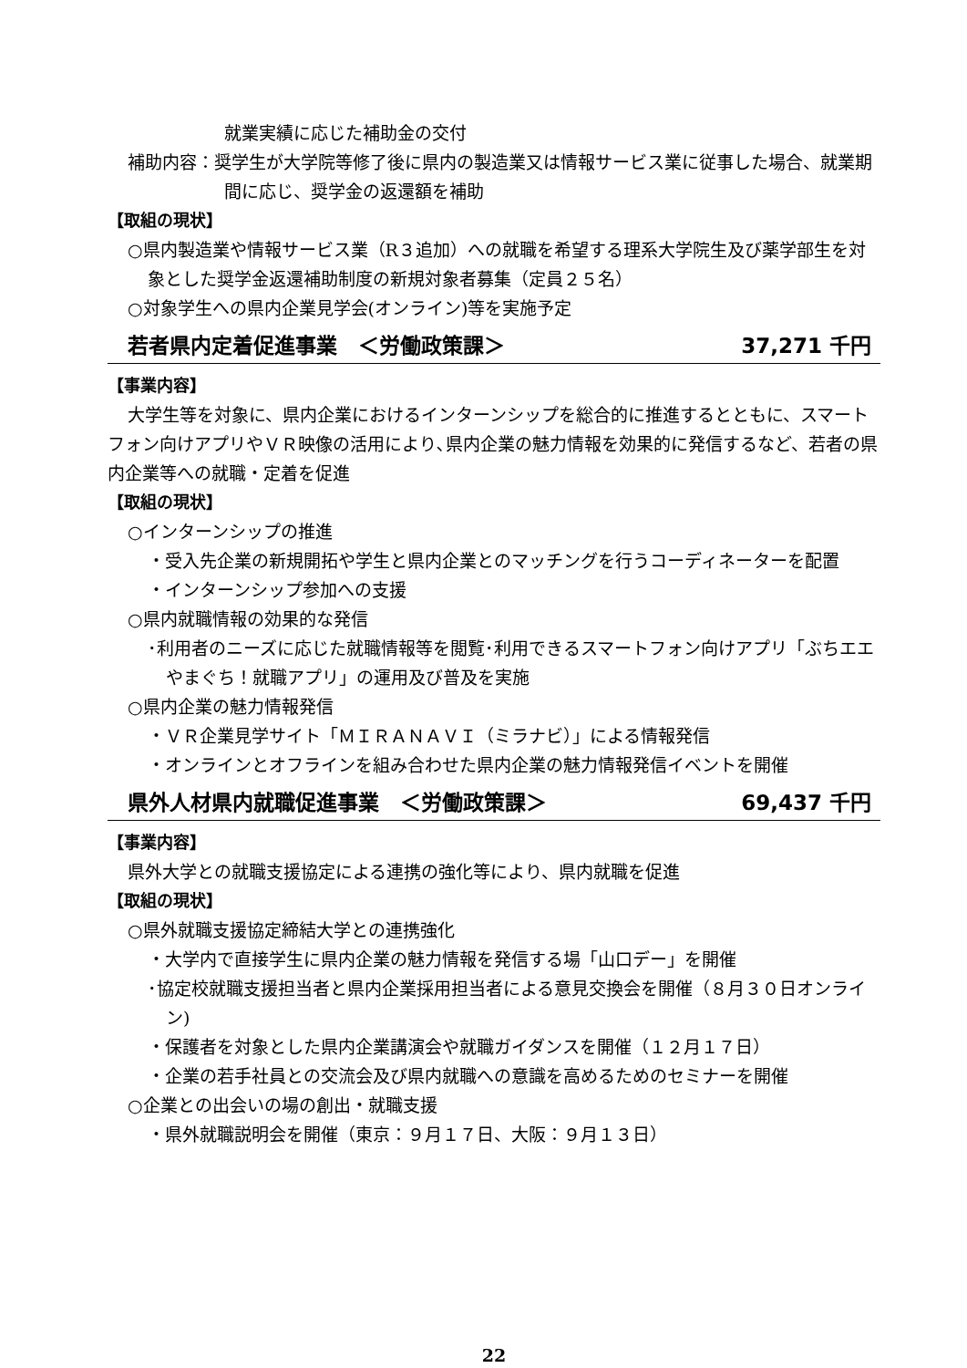就業実績に応じた補助金の交付
補助内容：奨学生が大学院等修了後に県内の製造業又は情報サービス業に従事した場合、就業期間に応じ、奨学金の返還額を補助
【取組の現状】
○県内製造業や情報サービス業（R３追加）への就職を希望する理系大学院生及び薬学部生を対象とした奨学金返還補助制度の新規対象者募集（定員２５名）
○対象学生への県内企業見学会(オンライン)等を実施予定
若者県内定着促進事業　＜労働政策課＞ 37,271 千円
【事業内容】
大学生等を対象に、県内企業におけるインターンシップを総合的に推進するとともに、スマートフォン向けアプリやＶＲ映像の活用により､県内企業の魅力情報を効果的に発信するなど、若者の県内企業等への就職・定着を促進
【取組の現状】
○インターンシップの推進
・受入先企業の新規開拓や学生と県内企業とのマッチングを行うコーディネーターを配置
・インターンシップ参加への支援
○県内就職情報の効果的な発信
･利用者のニーズに応じた就職情報等を閲覧･利用できるスマートフォン向けアプリ「ぶちエエやまぐち！就職アプリ」の運用及び普及を実施
○県内企業の魅力情報発信
・ＶＲ企業見学サイト「ＭＩＲＡＮＡＶＩ（ミラナビ）」による情報発信
・オンラインとオフラインを組み合わせた県内企業の魅力情報発信イベントを開催
県外人材県内就職促進事業　＜労働政策課＞ 69,437 千円
【事業内容】
県外大学との就職支援協定による連携の強化等により、県内就職を促進
【取組の現状】
○県外就職支援協定締結大学との連携強化
・大学内で直接学生に県内企業の魅力情報を発信する場「山口デー」を開催
･協定校就職支援担当者と県内企業採用担当者による意見交換会を開催（８月３０日オンライン)
・保護者を対象とした県内企業講演会や就職ガイダンスを開催（１２月１７日）
・企業の若手社員との交流会及び県内就職への意識を高めるためのセミナーを開催
○企業との出会いの場の創出・就職支援
・県外就職説明会を開催（東京：９月１７日、大阪：９月１３日）
22